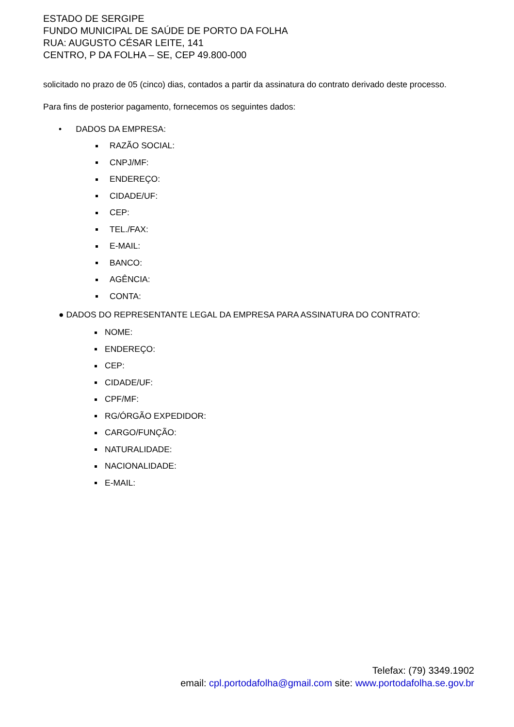ESTADO DE SERGIPE
FUNDO MUNICIPAL DE SAÚDE DE PORTO DA FOLHA
RUA: AUGUSTO CÉSAR LEITE, 141
CENTRO, P DA FOLHA – SE, CEP 49.800-000
solicitado no prazo de 05 (cinco) dias, contados a partir da assinatura do contrato derivado deste processo.
Para fins de posterior pagamento, fornecemos os seguintes dados:
• DADOS DA EMPRESA:
RAZÃO SOCIAL:
CNPJ/MF:
ENDEREÇO:
CIDADE/UF:
CEP:
TEL./FAX:
E-MAIL:
BANCO:
AGÊNCIA:
CONTA:
● DADOS DO REPRESENTANTE LEGAL DA EMPRESA PARA ASSINATURA DO CONTRATO:
NOME:
ENDEREÇO:
CEP:
CIDADE/UF:
CPF/MF:
RG/ÓRGÃO EXPEDIDOR:
CARGO/FUNÇÃO:
NATURALIDADE:
NACIONALIDADE:
E-MAIL:
Telefax: (79) 3349.1902
email: cpl.portodafolha@gmail.com site: www.portodafolha.se.gov.br